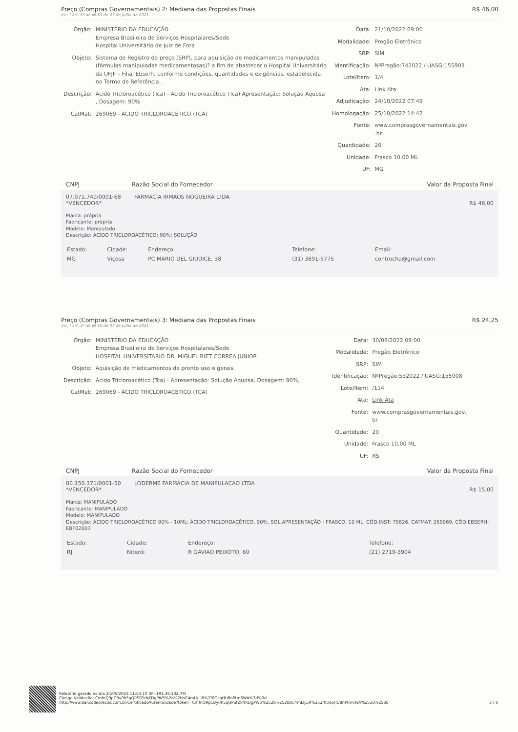Preço (Compras Governamentais) 2: Mediana das Propostas Finais R$ 46,00
Inc. I Art. 5º da IN 65 de 07 de Julho de 2021
| Órgão: | MINISTÉRIO DA EDUCAÇÃO Empresa Brasileira de Serviços Hospitalares/Sede Hospital Universitário de Juiz de Fora |
| Objeto: | Sistema de Registro de preço (SRP), para aquisição de medicamentos manipulados (fórmulas manipuladas medicamentosas)? a fim de abastecer o Hospital Universitário da UFJF – Filial Ebserh, conforme condições, quantidades e exigências, estabelecida no Termo de Referência.. |
| Descrição: | Ácido Tricloroacético (Tca) - Ácido Tricloroacético (Tca) Apresentação: Solução Aquosa , Dosagem: 90% |
| CatMat: | 269069 - ÁCIDO TRICLOROACÉTICO (TCA) |
| Data: | 21/10/2022 09:00 |
| Modalidade: | Pregão Eletrônico |
| SRP: | SIM |
| Identificação: | NºPregão:742022 / UASG:155903 |
| Lote/Item: | 1/4 |
| Ata: | Link Ata |
| Adjudicação: | 24/10/2022 07:49 |
| Homologação: | 25/10/2022 14:42 |
| Fonte: | www.comprasgovernamentais.gov .br |
| Quantidade: | 20 |
| Unidade: | Frasco 10,00 ML |
| UF: | MG |
CNPJ Razão Social do Fornecedor Valor da Proposta Final
07.071.740/0001-68 FARMACIA IRMAOS NOGUEIRA LTDA
*VENCEDOR* R$ 46,00
Marca: própria
Fabricante: própria
Modelo: Manipulado
Descrição: ÁCIDO TRICLOROACÉTICO; 90%; SOLUÇÃO
| Estado: | Cidade: | Endereço: | Telefone: | Email: |
| MG | Viçosa | PC MARIO DEL GIUDICE, 38 | (31) 3891-5775 | controcha@gmail.com |
Preço (Compras Governamentais) 3: Mediana das Propostas Finais R$ 24,25
Inc. I Art. 5º da IN 65 de 07 de Julho de 2021
| Órgão: | MINISTÉRIO DA EDUCAÇÃO Empresa Brasileira de Serviços Hospitalares/Sede HOSPITAL UNIVERSITARIO DR. MIGUEL RIET CORREA JUNIOR |
| Objeto: | Aquisição de medicamentos de pronto uso e gerais. |
| Descrição: | Ácido Tricloroacético (Tca) - Apresentação: Solução Aquosa, Dosagem: 90%, |
| CatMat: | 269069 - ÁCIDO TRICLOROACÉTICO (TCA) |
| Data: | 30/08/2022 09:00 |
| Modalidade: | Pregão Eletrônico |
| SRP: | SIM |
| Identificação: | NºPregão:532022 / UASG:155908 |
| Lote/Item: | /114 |
| Ata: | Link Ata |
| Fonte: | www.comprasgovernamentais.gov. br |
| Quantidade: | 20 |
| Unidade: | Frasco 10,00 ML |
| UF: | RS |
CNPJ Razão Social do Fornecedor Valor da Proposta Final
00.150.371/0001-50 LODERME FARMACIA DE MANIPULACAO LTDA
*VENCEDOR* R$ 15,00
Marca: MANIPULADO
Fabricante: MANIPULADO
Modelo: MANIPULADO
Descrição: ÁCIDO TRICLOROACÉTICO 90% - 10ML: ÁCIDO TRICLOROACÉTICO, 90%, SOL.APRESENTAÇÃO : FRASCO, 10 ML, CÓD.INST: 75626, CATMAT: 269069, CÓD.EBSERH: EBF02003
| Estado: | Cidade: | Endereço: | Telefone: |
| RJ | Niterói | R GAVIAO PEIXOTO, 60 | (21) 2719-3904 |
Relatório gerado no dia 24/05/2023 11:54:10 (IP: 191.36.132.79)
Código Validação: CmfnQ9pCBy0h5qQPSfZkNKDgPW5%2b%2bbC4mLIjLiR%2f0OsqHU8nPtm6WA%3d%3d
http://www.bancodeprecos.com.br/CertificadoAutenticidade?token=CmfnQ9pCBy0h5qQPSfZkNKDgPW5%252b%252bbC4mLIjLiR%252f0OsqHU8nPtm6WA%253d%253d
3 / 6